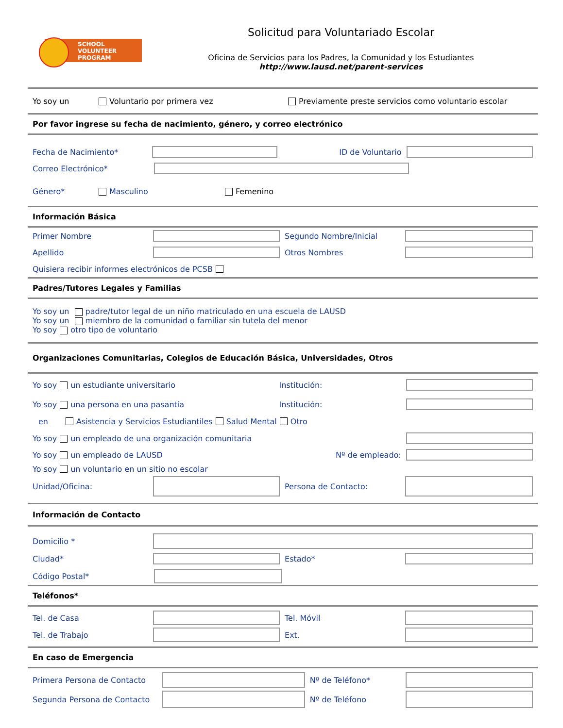SCHOOL
VOLUNTEER
PROGRAM
Solicitud para Voluntariado Escolar
Oficina de Servicios para los Padres, la Comunidad y los Estudiantes
http://www.lausd.net/parent-services
Yo soy un Voluntario por primera vez Previamente preste servicios como voluntario escolar
Por favor ingrese su fecha de nacimiento, género, y correo electrónico
Fecha de Nacimiento* ID de Voluntario
Correo Electrónico*
Género* Masculino Femenino
Información Básica
Primer Nombre Segundo Nombre/Inicial
Apellido Otros Nombres
Quisiera recibir informes electrónicos de PCSB
Padres/Tutores Legales y Familias
Yo soy un padre/tutor legal de un niño matriculado en una escuela de LAUSD
Yo soy un miembro de la comunidad o familiar sin tutela del menor
Yo soy otro tipo de voluntario
Organizaciones Comunitarias, Colegios de Educación Básica, Universidades, Otros
Yo soy un estudiante universitario Institución:
Yo soy una persona en una pasantía Institución:
en Asistencia y Servicios Estudiantiles Salud Mental Otro
Yo soy un empleado de una organización comunitaria
Yo soy un empleado de LAUSD Nº de empleado:
Yo soy un voluntario en un sitio no escolar
Unidad/Oficina: Persona de Contacto:
Información de Contacto
Domicilio *
Ciudad* Estado*
Código Postal*
Teléfonos*
Tel. de Casa Tel. Móvil
Tel. de Trabajo Ext.
En caso de Emergencia
Primera Persona de Contacto Nº de Teléfono*
Segunda Persona de Contacto Nº de Teléfono